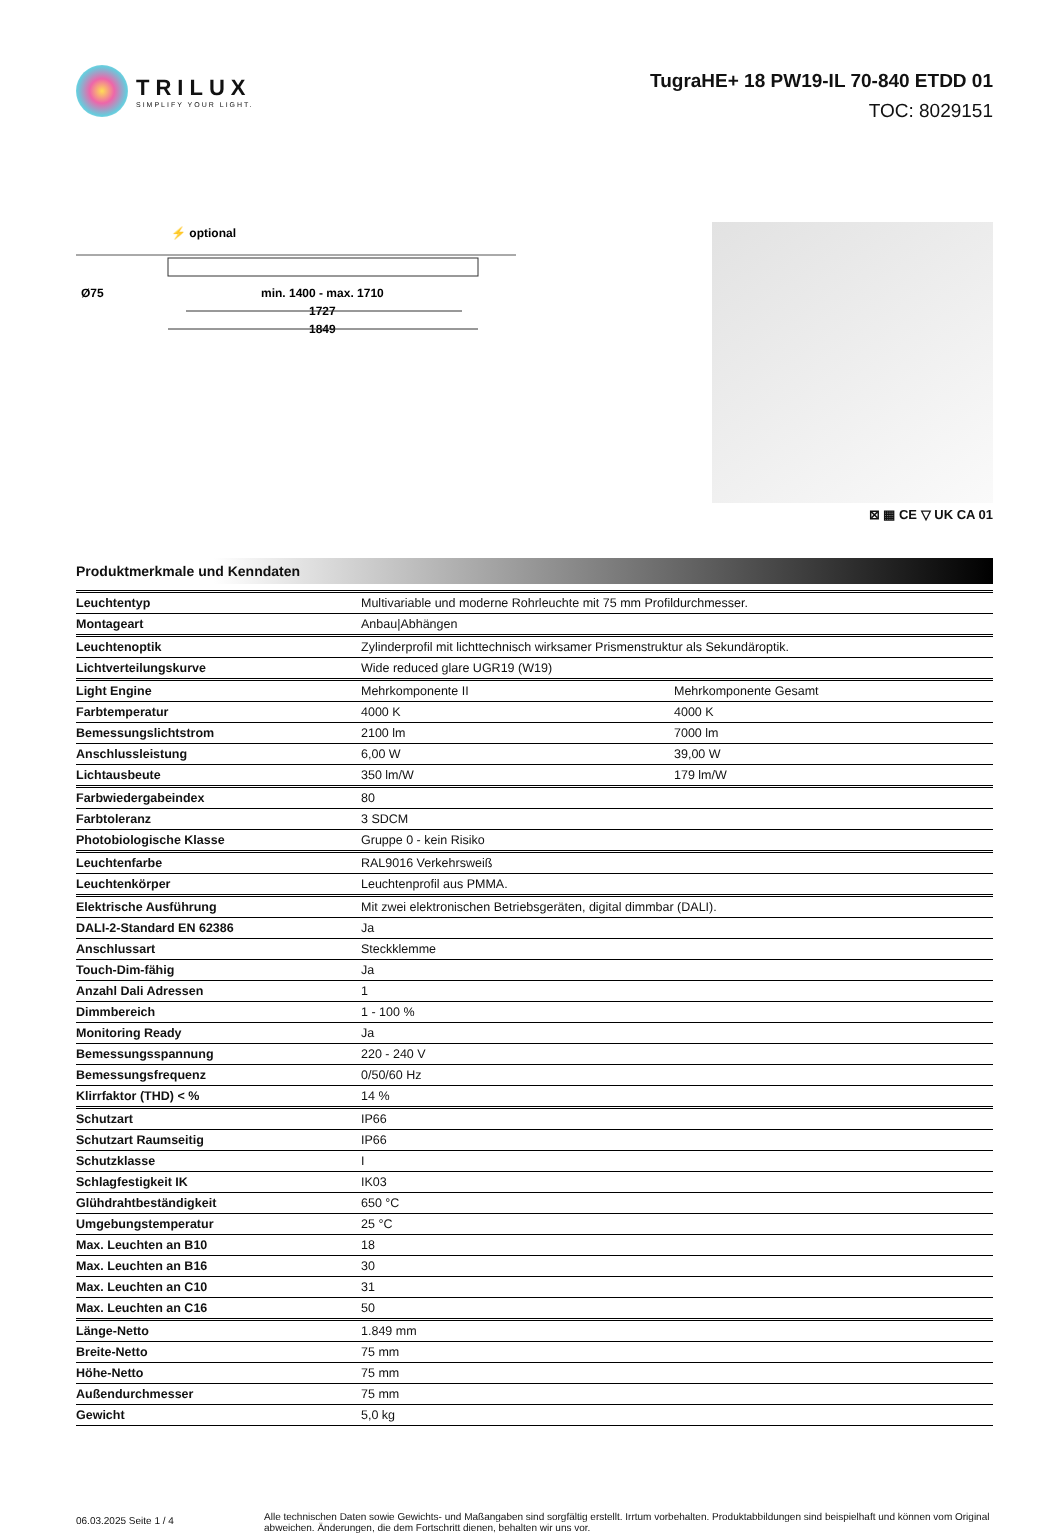TRILUX
SIMPLIFY YOUR LIGHT.
TugraHE+ 18 PW19-IL 70-840 ETDD 01
TOC: 8029151
⚡ optional
Ø75
min. 1400 - max. 1710
1727
1849
⊠ ▦ CE ▽ UK CA 01
Produktmerkmale und Kenndaten
| Leuchtentyp | Multivariable und moderne Rohrleuchte mit 75 mm Profildurchmesser. | |
| Montageart | Anbau/Abhängen | |
| Leuchtenoptik | Zylinderprofil mit lichttechnisch wirksamer Prismenstruktur als Sekundäroptik. | |
| Lichtverteilungskurve | Wide reduced glare UGR19 (W19) | |
| Light Engine | Mehrkomponente II | Mehrkomponente Gesamt |
| Farbtemperatur | 4000 K | 4000 K |
| Bemessungslichtstrom | 2100 lm | 7000 lm |
| Anschlussleistung | 6,00 W | 39,00 W |
| Lichtausbeute | 350 lm/W | 179 lm/W |
| Farbwiedergabeindex | 80 | |
| Farbtoleranz | 3 SDCM | |
| Photobiologische Klasse | Gruppe 0 - kein Risiko | |
| Leuchtenfarbe | RAL9016 Verkehrsweiß | |
| Leuchtenkörper | Leuchtenprofil aus PMMA. | |
| Elektrische Ausführung | Mit zwei elektronischen Betriebsgeräten, digital dimmbar (DALI). | |
| DALI-2-Standard EN 62386 | Ja | |
| Anschlussart | Steckklemme | |
| Touch-Dim-fähig | Ja | |
| Anzahl Dali Adressen | 1 | |
| Dimmbereich | 1 - 100 % | |
| Monitoring Ready | Ja | |
| Bemessungsspannung | 220 - 240 V | |
| Bemessungsfrequenz | 0/50/60 Hz | |
| Klirrfaktor (THD) < % | 14 % | |
| Schutzart | IP66 | |
| Schutzart Raumseitig | IP66 | |
| Schutzklasse | I | |
| Schlagfestigkeit IK | IK03 | |
| Glühdrahtbeständigkeit | 650 °C | |
| Umgebungstemperatur | 25 °C | |
| Max. Leuchten an B10 | 18 | |
| Max. Leuchten an B16 | 30 | |
| Max. Leuchten an C10 | 31 | |
| Max. Leuchten an C16 | 50 | |
| Länge-Netto | 1.849 mm | |
| Breite-Netto | 75 mm | |
| Höhe-Netto | 75 mm | |
| Außendurchmesser | 75 mm | |
| Gewicht | 5,0 kg | |
06.03.2025 Seite 1 / 4
Alle technischen Daten sowie Gewichts- und Maßangaben sind sorgfältig erstellt. Irrtum vorbehalten. Produktabbildungen sind beispielhaft und können vom Original abweichen. Änderungen, die dem Fortschritt dienen, behalten wir uns vor.